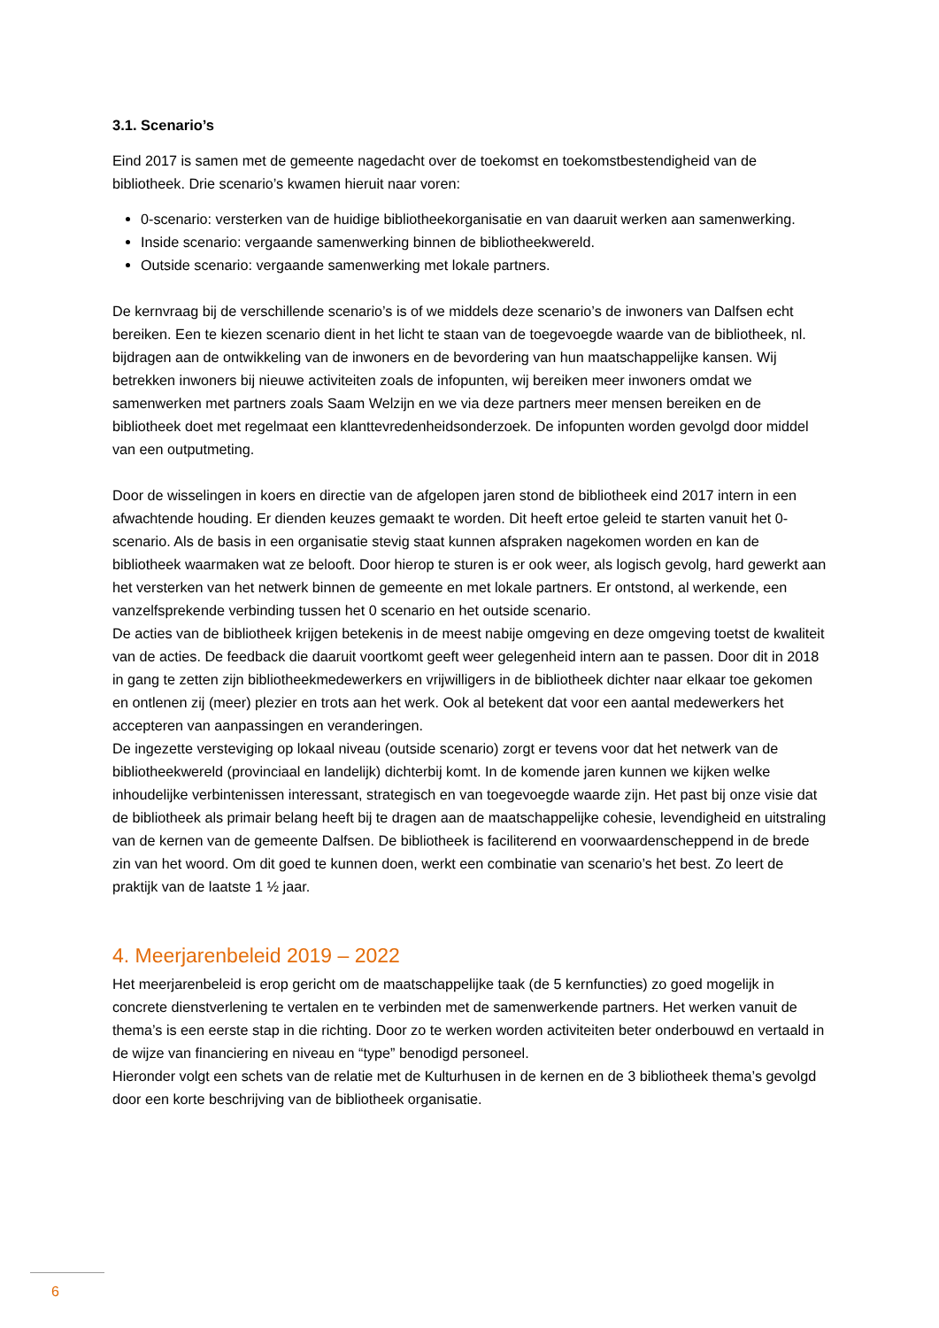3.1. Scenario’s
Eind 2017 is samen met de gemeente nagedacht over de toekomst en toekomstbestendigheid van de bibliotheek. Drie scenario’s kwamen hieruit naar voren:
0-scenario: versterken van de huidige bibliotheekorganisatie en van daaruit werken aan samenwerking.
Inside scenario: vergaande samenwerking binnen de bibliotheekwereld.
Outside scenario: vergaande samenwerking met lokale partners.
De kernvraag bij de verschillende scenario’s is of we middels deze scenario’s de inwoners van Dalfsen echt bereiken. Een te kiezen scenario dient in het licht te staan van de toegevoegde waarde van de bibliotheek, nl. bijdragen aan de ontwikkeling van de inwoners en de bevordering van hun maatschappelijke kansen. Wij betrekken inwoners bij nieuwe activiteiten zoals de infopunten, wij bereiken meer inwoners omdat we samenwerken met partners zoals Saam Welzijn en we via deze partners meer mensen bereiken en de bibliotheek doet met regelmaat een klanttevredenheidsonderzoek. De infopunten worden gevolgd door middel van een outputmeting.
Door de wisselingen in koers en directie van de afgelopen jaren stond de bibliotheek eind 2017 intern in een afwachtende houding. Er dienden keuzes gemaakt te worden. Dit heeft ertoe geleid te starten vanuit het 0-scenario. Als de basis in een organisatie stevig staat kunnen afspraken nagekomen worden en kan de bibliotheek waarmaken wat ze belooft. Door hierop te sturen is er ook weer, als logisch gevolg, hard gewerkt aan het versterken van het netwerk binnen de gemeente en met lokale partners. Er ontstond, al werkende, een vanzelfsprekende verbinding tussen het 0 scenario en het outside scenario.
De acties van de bibliotheek krijgen betekenis in de meest nabije omgeving en deze omgeving toetst de kwaliteit van de acties. De feedback die daaruit voortkomt geeft weer gelegenheid intern aan te passen. Door dit in 2018 in gang te zetten zijn bibliotheekmedewerkers en vrijwilligers in de bibliotheek dichter naar elkaar toe gekomen en ontlenen zij (meer) plezier en trots aan het werk. Ook al betekent dat voor een aantal medewerkers het accepteren van aanpassingen en veranderingen.
De ingezette versteviging op lokaal niveau (outside scenario) zorgt er tevens voor dat het netwerk van de bibliotheekwereld (provinciaal en landelijk) dichterbij komt. In de komende jaren kunnen we kijken welke inhoudelijke verbintenissen interessant, strategisch en van toegevoegde waarde zijn. Het past bij onze visie dat de bibliotheek als primair belang heeft bij te dragen aan de maatschappelijke cohesie, levendigheid en uitstraling van de kernen van de gemeente Dalfsen. De bibliotheek is faciliterend en voorwaardenscheppend in de brede zin van het woord. Om dit goed te kunnen doen, werkt een combinatie van scenario’s het best. Zo leert de praktijk van de laatste 1 ½ jaar.
4. Meerjarenbeleid 2019 – 2022
Het meerjarenbeleid is erop gericht om de maatschappelijke taak (de 5 kernfuncties) zo goed mogelijk in concrete dienstverlening te vertalen en te verbinden met de samenwerkende partners. Het werken vanuit de thema’s is een eerste stap in die richting. Door zo te werken worden activiteiten beter onderbouwd en vertaald in de wijze van financiering en niveau en “type” benodigd personeel.
Hieronder volgt een schets van de relatie met de Kulturhusen in de kernen en de 3 bibliotheek thema’s gevolgd door een korte beschrijving van de bibliotheek organisatie.
6